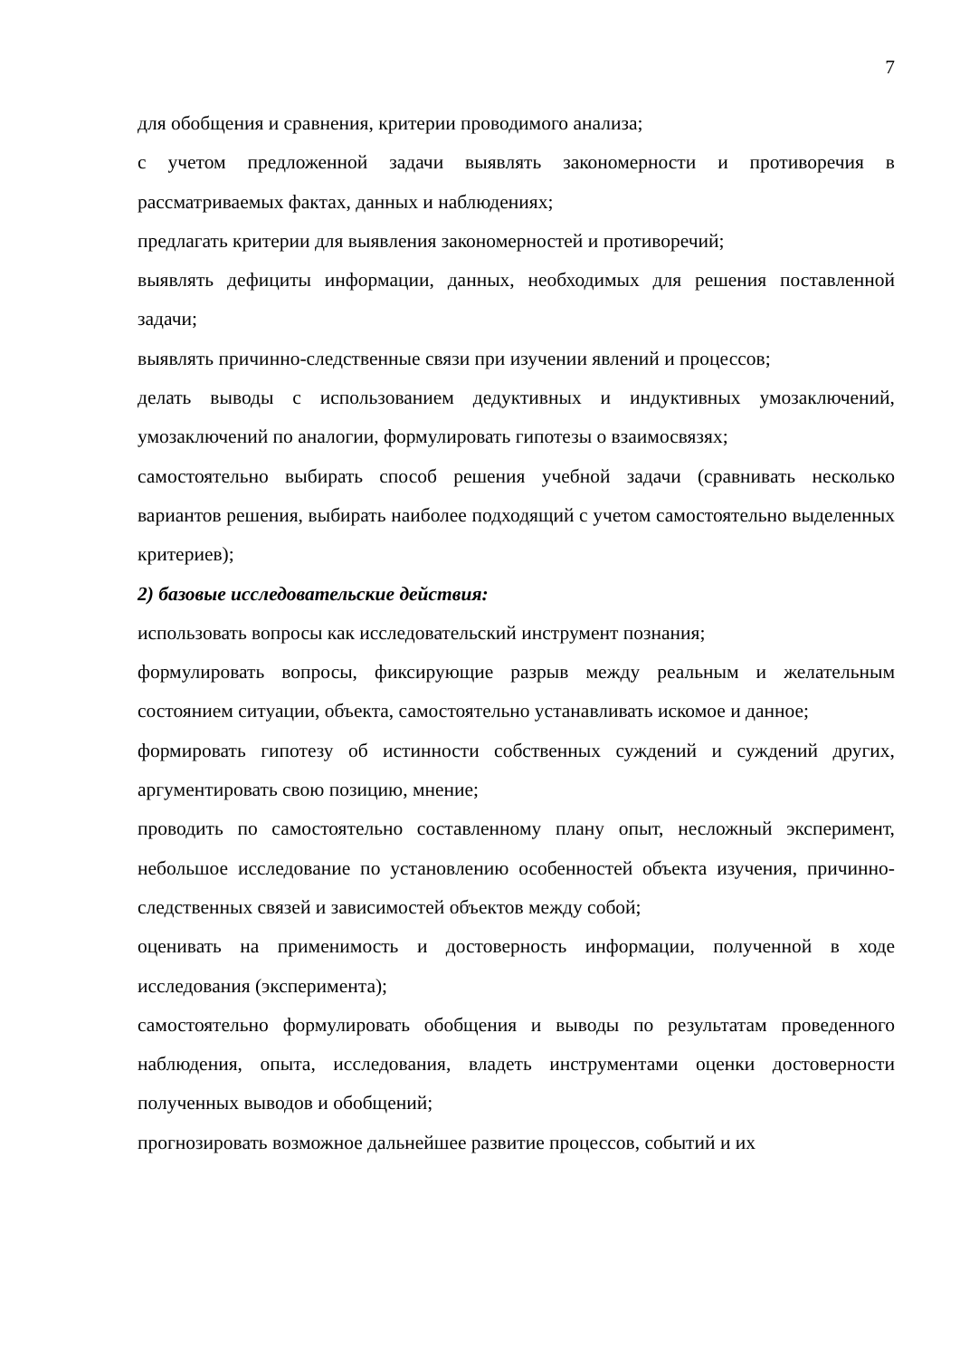7
для обобщения и сравнения, критерии проводимого анализа;
с учетом предложенной задачи выявлять закономерности и противоречия в рассматриваемых фактах, данных и наблюдениях;
предлагать критерии для выявления закономерностей и противоречий;
выявлять дефициты информации, данных, необходимых для решения поставленной задачи;
выявлять причинно-следственные связи при изучении явлений и процессов;
делать выводы с использованием дедуктивных и индуктивных умозаключений, умозаключений по аналогии, формулировать гипотезы о взаимосвязях;
самостоятельно выбирать способ решения учебной задачи (сравнивать несколько вариантов решения, выбирать наиболее подходящий с учетом самостоятельно выделенных критериев);
2) базовые исследовательские действия:
использовать вопросы как исследовательский инструмент познания;
формулировать вопросы, фиксирующие разрыв между реальным и желательным состоянием ситуации, объекта, самостоятельно устанавливать искомое и данное;
формировать гипотезу об истинности собственных суждений и суждений других, аргументировать свою позицию, мнение;
проводить по самостоятельно составленному плану опыт, несложный эксперимент, небольшое исследование по установлению особенностей объекта изучения, причинно-следственных связей и зависимостей объектов между собой;
оценивать на применимость и достоверность информации, полученной в ходе исследования (эксперимента);
самостоятельно формулировать обобщения и выводы по результатам проведенного наблюдения, опыта, исследования, владеть инструментами оценки достоверности полученных выводов и обобщений;
прогнозировать возможное дальнейшее развитие процессов, событий и их